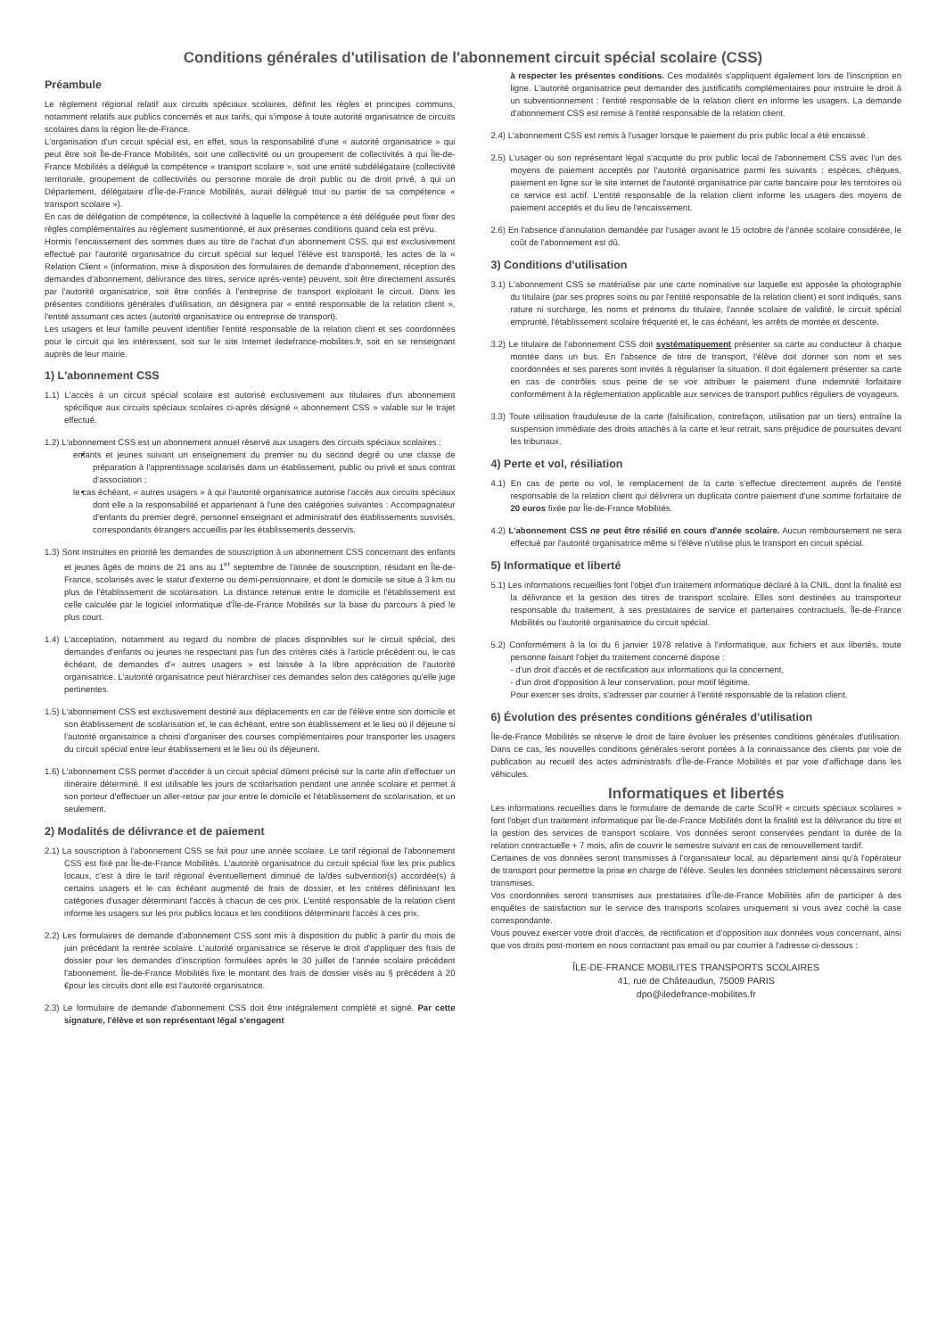Conditions générales d'utilisation de l'abonnement circuit spécial scolaire (CSS)
Préambule
Le règlement régional relatif aux circuits spéciaux scolaires, définit les règles et principes communs, notamment relatifs aux publics concernés et aux tarifs, qui s'impose à toute autorité organisatrice de circuits scolaires dans la région Île-de-France.
L'organisation d'un circuit spécial est, en effet, sous la responsabilité d'une « autorité organisatrice » qui peut être soit Île-de-France Mobilités, soit une collectivité ou un groupement de collectivités à qui Île-de-France Mobilités a délégué la compétence « transport scolaire », soit une entité subdélégataire (collectivité territoriale, groupement de collectivités ou personne morale de droit public ou de droit privé, à qui un Département, délégataire d'Île-de-France Mobilités, aurait délégué tout ou partie de sa compétence « transport scolaire »).
En cas de délégation de compétence, la collectivité à laquelle la compétence a été déléguée peut fixer des règles complémentaires au règlement susmentionné, et aux présentes conditions quand cela est prévu.
Hormis l'encaissement des sommes dues au titre de l'achat d'un abonnement CSS, qui est exclusivement effectué par l'autorité organisatrice du circuit spécial sur lequel l'élève est transporté, les actes de la « Relation Client » (information, mise à disposition des formulaires de demande d'abonnement, réception des demandes d'abonnement, délivrance des titres, service après-vente) peuvent, soit être directement assurés par l'autorité organisatrice, soit être confiés à l'entreprise de transport exploitant le circuit. Dans les présentes conditions générales d'utilisation, on désignera par « entité responsable de la relation client », l'entité assumant ces actes (autorité organisatrice ou entreprise de transport).
Les usagers et leur famille peuvent identifier l'entité responsable de la relation client et ses coordonnées pour le circuit qui les intéressent, soit sur le site Internet iledefrance-mobilites.fr, soit en se renseignant auprès de leur mairie.
1) L'abonnement CSS
1.1) L'accès à un circuit spécial scolaire est autorisé exclusivement aux titulaires d'un abonnement spécifique aux circuits spéciaux scolaires ci-après désigné « abonnement CSS » valable sur le trajet effectué.
1.2) L'abonnement CSS est un abonnement annuel réservé aux usagers des circuits spéciaux scolaires :
enfants et jeunes suivant un enseignement du premier ou du second degré ou une classe de préparation à l'apprentissage scolarisés dans un établissement, public ou privé et sous contrat d'association ;
le cas échéant, « autres usagers » à qui l'autorité organisatrice autorise l'accès aux circuits spéciaux dont elle a la responsabilité et appartenant à l'une des catégories suivantes : Accompagnateur d'enfants du premier degré, personnel enseignant et administratif des établissements susvisés, correspondants étrangers accueillis par les établissements desservis.
1.3) Sont instruites en priorité les demandes de souscription à un abonnement CSS concernant des enfants et jeunes âgés de moins de 21 ans au 1<sup>er</sup> septembre de l'année de souscription, résidant en Île-de-France, scolarisés avec le statut d'externe ou demi-pensionnaire, et dont le domicile se situe à 3 km ou plus de l'établissement de scolarisation. La distance retenue entre le domicile et l'établissement est celle calculée par le logiciel informatique d'Île-de-France Mobilités sur la base du parcours à pied le plus court.
1.4) L'acceptation, notamment au regard du nombre de places disponibles sur le circuit spécial, des demandes d'enfants ou jeunes ne respectant pas l'un des critères cités à l'article précédent ou, le cas échéant, de demandes d'« autres usagers » est laissée à la libre appréciation de l'autorité organisatrice. L'autorité organisatrice peut hiérarchiser ces demandes selon des catégories qu'elle juge pertinentes.
1.5) L'abonnement CSS est exclusivement destiné aux déplacements en car de l'élève entre son domicile et son établissement de scolarisation et, le cas échéant, entre son établissement et le lieu où il déjeune si l'autorité organisatrice a choisi d'organiser des courses complémentaires pour transporter les usagers du circuit spécial entre leur établissement et le lieu où ils déjeunent.
1.6) L'abonnement CSS permet d'accéder à un circuit spécial dûment précisé sur la carte afin d'effectuer un itinéraire déterminé. Il est utilisable les jours de scolarisation pendant une année scolaire et permet à son porteur d'effectuer un aller-retour par jour entre le domicile et l'établissement de scolarisation, et un seulement.
2) Modalités de délivrance et de paiement
2.1) La souscription à l'abonnement CSS se fait pour une année scolaire. Le tarif régional de l'abonnement CSS est fixé par Île-de-France Mobilités. L'autorité organisatrice du circuit spécial fixe les prix publics locaux, c'est à dire le tarif régional éventuellement diminué de la/des subvention(s) accordée(s) à certains usagers et le cas échéant augmenté de frais de dossier, et les critères définissant les catégories d'usager déterminant l'accès à chacun de ces prix. L'entité responsable de la relation client informe les usagers sur les prix publics locaux et les conditions déterminant l'accès à ces prix.
2.2) Les formulaires de demande d'abonnement CSS sont mis à disposition du public à partir du mois de juin précédant la rentrée scolaire. L'autorité organisatrice se réserve le droit d'appliquer des frais de dossier pour les demandes d'inscription formulées après le 30 juillet de l'année scolaire précédent l'abonnement. Île-de-France Mobilités fixe le montant des frais de dossier visés au § précédent à 20 €pour les circuits dont elle est l'autorité organisatrice.
2.3) Le formulaire de demande d'abonnement CSS doit être intégralement complété et signé. Par cette signature, l'élève et son représentant légal s'engagent
à respecter les présentes conditions. Ces modalités s'appliquent également lors de l'inscription en ligne. L'autorité organisatrice peut demander des justificatifs complémentaires pour instruire le droit à un subventionnement : l'entité responsable de la relation client en informe les usagers. La demande d'abonnement CSS est remise à l'entité responsable de la relation client.
2.4) L'abonnement CSS est remis à l'usager lorsque le paiement du prix public local a été encaissé.
2.5) L'usager ou son représentant légal s'acquitte du prix public local de l'abonnement CSS avec l'un des moyens de paiement acceptés par l'autorité organisatrice parmi les suivants : espèces, chèques, paiement en ligne sur le site internet de l'autorité organisatrice par carte bancaire pour les territoires où ce service est actif. L'entité responsable de la relation client informe les usagers des moyens de paiement acceptés et du lieu de l'encaissement.
2.6) En l'absence d'annulation demandée par l'usager avant le 15 octobre de l'année scolaire considérée, le coût de l'abonnement est dû.
3) Conditions d'utilisation
3.1) L'abonnement CSS se matérialise par une carte nominative sur laquelle est apposée la photographie du titulaire (par ses propres soins ou par l'entité responsable de la relation client) et sont indiqués, sans rature ni surcharge, les noms et prénoms du titulaire, l'année scolaire de validité, le circuit spécial emprunté, l'établissement scolaire fréquenté et, le cas échéant, les arrêts de montée et descente.
3.2) Le titulaire de l'abonnement CSS doit systématiquement présenter sa carte au conducteur à chaque montée dans un bus. En l'absence de titre de transport, l'élève doit donner son nom et ses coordonnées et ses parents sont invités à régulariser la situation. Il doit également présenter sa carte en cas de contrôles sous peine de se voir attribuer le paiement d'une indemnité forfaitaire conformément à la réglementation applicable aux services de transport publics réguliers de voyageurs.
3.3) Toute utilisation frauduleuse de la carte (falsification, contrefaçon, utilisation par un tiers) entraîne la suspension immédiate des droits attachés à la carte et leur retrait, sans préjudice de poursuites devant les tribunaux.
4) Perte et vol, résiliation
4.1) En cas de perte ou vol, le remplacement de la carte s'effectue directement auprès de l'entité responsable de la relation client qui délivrera un duplicata contre paiement d'une somme forfaitaire de 20 euros fixée par Île-de-France Mobilités.
4.2) L'abonnement CSS ne peut être résilié en cours d'année scolaire. Aucun remboursement ne sera effectué par l'autorité organisatrice même si l'élève n'utilise plus le transport en circuit spécial.
5) Informatique et liberté
5.1) Les informations recueillies font l'objet d'un traitement informatique déclaré à la CNIL, dont la finalité est la délivrance et la gestion des titres de transport scolaire. Elles sont destinées au transporteur responsable du traitement, à ses prestataires de service et partenaires contractuels, Île-de-France Mobilités ou l'autorité organisatrice du circuit spécial.
5.2) Conformément à la loi du 6 janvier 1978 relative à l'informatique, aux fichiers et aux libertés, toute personne faisant l'objet du traitement concerné dispose :
- d'un droit d'accès et de rectification aux informations qui la concernent,
- d'un droit d'opposition à leur conservation, pour motif légitime.
Pour exercer ses droits, s'adresser par courrier à l'entité responsable de la relation client.
6) Évolution des présentes conditions générales d'utilisation
Île-de-France Mobilités se réserve le droit de faire évoluer les présentes conditions générales d'utilisation. Dans ce cas, les nouvelles conditions générales seront portées à la connaissance des clients par voie de publication au recueil des actes administratifs d'Île-de-France Mobilités et par voie d'affichage dans les véhicules.
Informatiques et libertés
Les informations recueillies dans le formulaire de demande de carte Scol'R « circuits spéciaux scolaires » font l'objet d'un traitement informatique par Île-de-France Mobilités dont la finalité est la délivrance du titre et la gestion des services de transport scolaire. Vos données seront conservées pendant la durée de la relation contractuelle + 7 mois, afin de couvrir le semestre suivant en cas de renouvellement tardif.
Certaines de vos données seront transmisses à l'organisateur local, au département ainsi qu'à l'opérateur de transport pour permettre la prise en charge de l'élève. Seules les données strictement nécessaires seront transmises.
Vos coordonnées seront transmises aux prestataires d'Île-de-France Mobilités afin de participer à des enquêtes de satisfaction sur le service des transports scolaires uniquement si vous avez coché la case correspondante.
Vous pouvez exercer votre droit d'accès, de rectification et d'opposition aux données vous concernant, ainsi que vos droits post-mortem en nous contactant pas email ou par courrier à l'adresse ci-dessous :
ÎLE-DE-FRANCE MOBILITES TRANSPORTS SCOLAIRES
41, rue de Châteaudun, 75009 PARIS
dpo@iledefrance-mobilites.fr